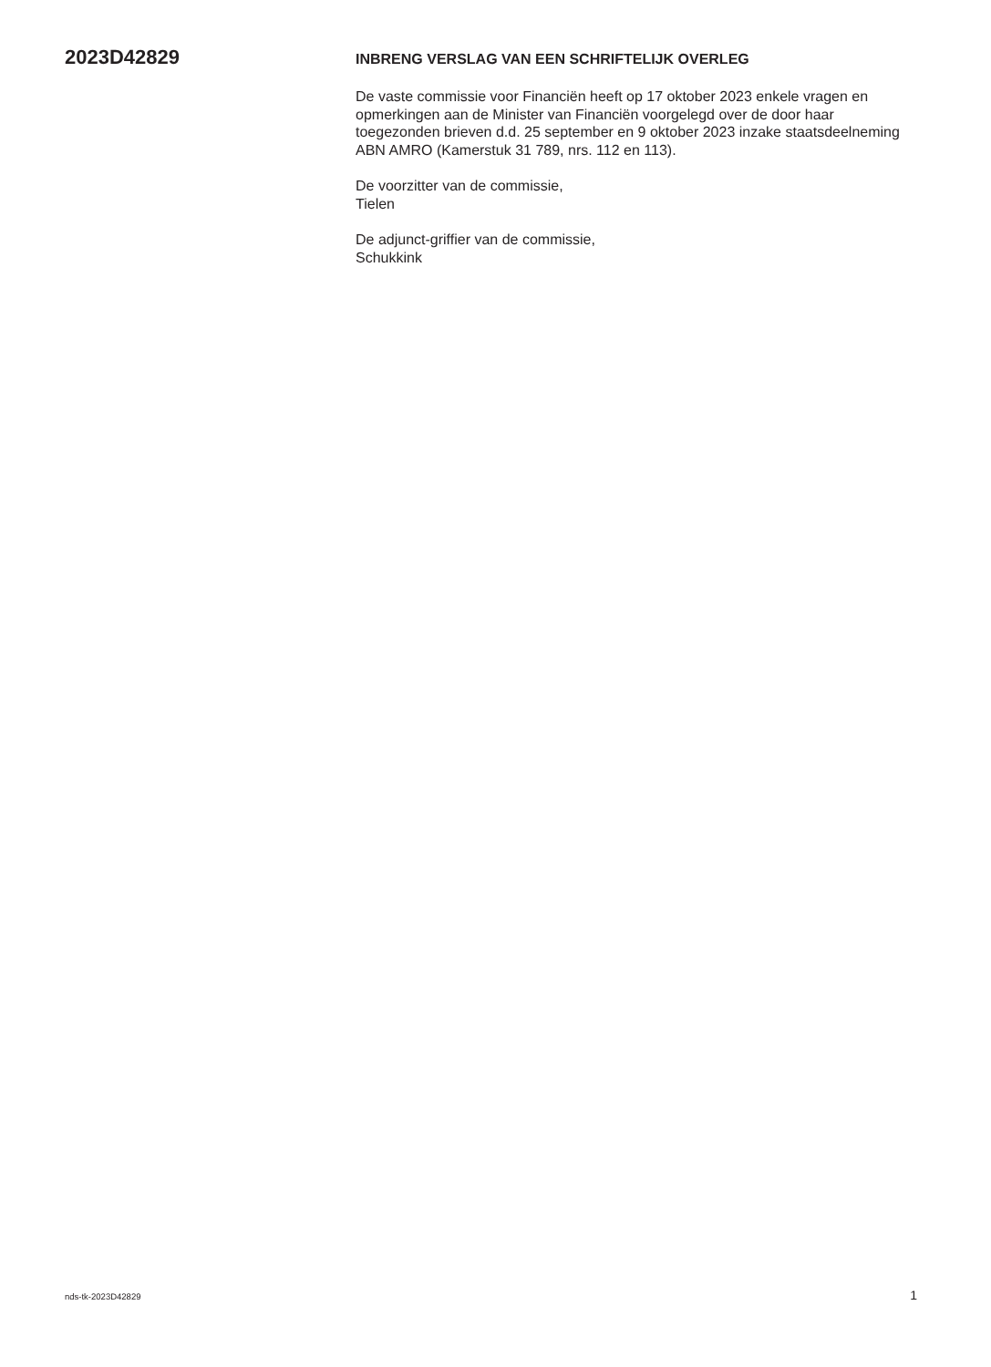2023D42829
INBRENG VERSLAG VAN EEN SCHRIFTELIJK OVERLEG
De vaste commissie voor Financiën heeft op 17 oktober 2023 enkele vragen en opmerkingen aan de Minister van Financiën voorgelegd over de door haar toegezonden brieven d.d. 25 september en 9 oktober 2023 inzake staatsdeelneming ABN AMRO (Kamerstuk 31 789, nrs. 112 en 113).
De voorzitter van de commissie,
Tielen
De adjunct-griffier van de commissie,
Schukkink
nds-tk-2023D42829 1